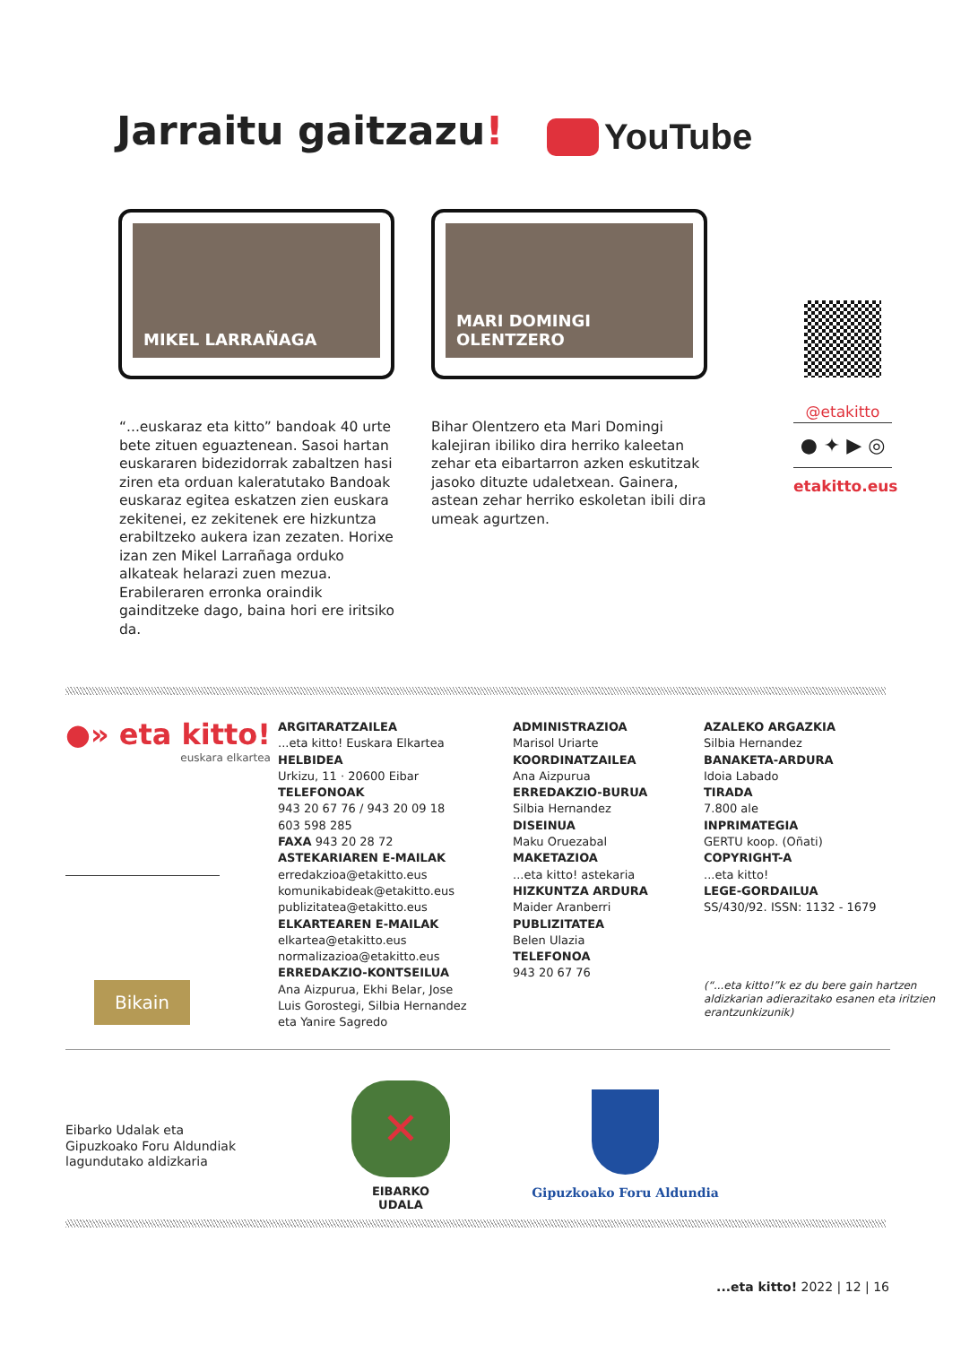Jarraitu gaitzazu! YouTube
MIKEL LARRAÑAGA MARI DOMINGI OLENTZERO
“...euskaraz eta kitto” bandoak 40 urte bete zituen eguaztenean. Sasoi hartan euskararen bidezidorrak zabaltzen hasi ziren eta orduan kaleratutako Bandoak euskaraz egitea eskatzen zien euskara zekitenei, ez zekitenek ere hizkuntza erabiltzeko aukera izan zezaten. Horixe izan zen Mikel Larrañaga orduko alkateak helarazi zuen mezua. Erabileraren erronka oraindik gainditzeke dago, baina hori ere iritsiko da.
Bihar Olentzero eta Mari Domingi kalejiran ibiliko dira herriko kaleetan zehar eta eibartarron azken eskutitzak jasoko dituzte udaletxean. Gainera, astean zehar herriko eskoletan ibili dira umeak agurtzen.
@etakitto
● ✦ ▶ ◎
etakitto.eus
●» eta kitto!
euskara elkartea
Bikain
ARGITARATZAILEA
...eta kitto! Euskara Elkartea
HELBIDEA
Urkizu, 11 · 20600 Eibar
TELEFONOAK
943 20 67 76 / 943 20 09 18
603 598 285
FAXA 943 20 28 72
ASTEKARIAREN E-MAILAK
erredakzioa@etakitto.eus
komunikabideak@etakitto.eus
publizitatea@etakitto.eus
ELKARTEAREN E-MAILAK
elkartea@etakitto.eus
normalizazioa@etakitto.eus
ERREDAKZIO-KONTSEILUA
Ana Aizpurua, Ekhi Belar, Jose
Luis Gorostegi, Silbia Hernandez
eta Yanire Sagredo
ADMINISTRAZIOA
Marisol Uriarte
KOORDINATZAILEA
Ana Aizpurua
ERREDAKZIO-BURUA
Silbia Hernandez
DISEINUA
Maku Oruezabal
MAKETAZIOA
...eta kitto! astekaria
HIZKUNTZA ARDURA
Maider Aranberri
PUBLIZITATEA
Belen Ulazia
TELEFONOA
943 20 67 76
AZALEKO ARGAZKIA
Silbia Hernandez
BANAKETA-ARDURA
Idoia Labado
TIRADA
7.800 ale
INPRIMATEGIA
GERTU koop. (Oñati)
COPYRIGHT-A
...eta kitto!
LEGE-GORDAILUA
SS/430/92. ISSN: 1132 - 1679
(“...eta kitto!”k ez du bere gain hartzen aldizkarian adierazitako esanen eta iritzien erantzunkizunik)
Eibarko Udalak eta
Gipuzkoako Foru Aldundiak
lagundutako aldizkaria
✕
EIBARKO UDALA
Gipuzkoako Foru Aldundia
...eta kitto! 2022 | 12 | 16